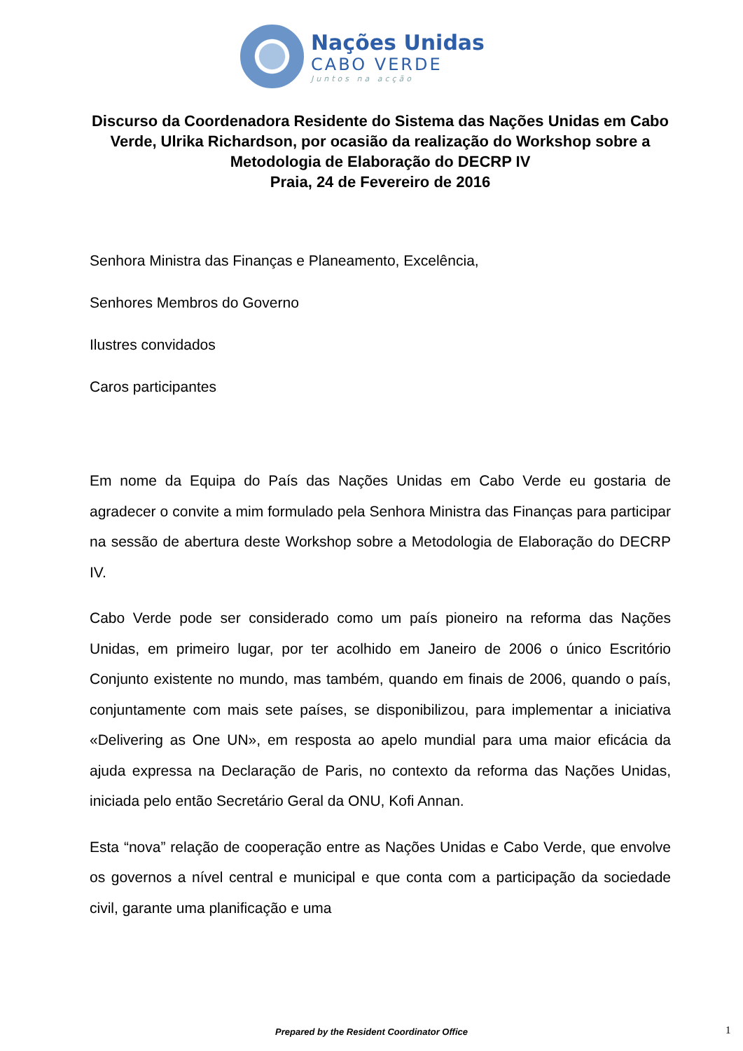Nações Unidas
CABO VERDE
Juntos na acção
Discurso da Coordenadora Residente do Sistema das Nações Unidas em Cabo Verde, Ulrika Richardson, por ocasião da realização do Workshop sobre a Metodologia de Elaboração do DECRP IV
Praia, 24 de Fevereiro de 2016
Senhora Ministra das Finanças e Planeamento, Excelência,
Senhores Membros do Governo
Ilustres convidados
Caros participantes
Em nome da Equipa do País das Nações Unidas em Cabo Verde eu gostaria de agradecer o convite a mim formulado pela Senhora Ministra das Finanças para participar na sessão de abertura deste Workshop sobre a Metodologia de Elaboração do DECRP IV.
Cabo Verde pode ser considerado como um país pioneiro na reforma das Nações Unidas, em primeiro lugar, por ter acolhido em Janeiro de 2006 o único Escritório Conjunto existente no mundo, mas também, quando em finais de 2006, quando o país, conjuntamente com mais sete países, se disponibilizou, para implementar a iniciativa «Delivering as One UN», em resposta ao apelo mundial para uma maior eficácia da ajuda expressa na Declaração de Paris, no contexto da reforma das Nações Unidas, iniciada pelo então Secretário Geral da ONU, Kofi Annan.
Esta “nova” relação de cooperação entre as Nações Unidas e Cabo Verde, que envolve os governos a nível central e municipal e que conta com a participação da sociedade civil, garante uma planificação e uma
Prepared by the Resident Coordinator Office 1